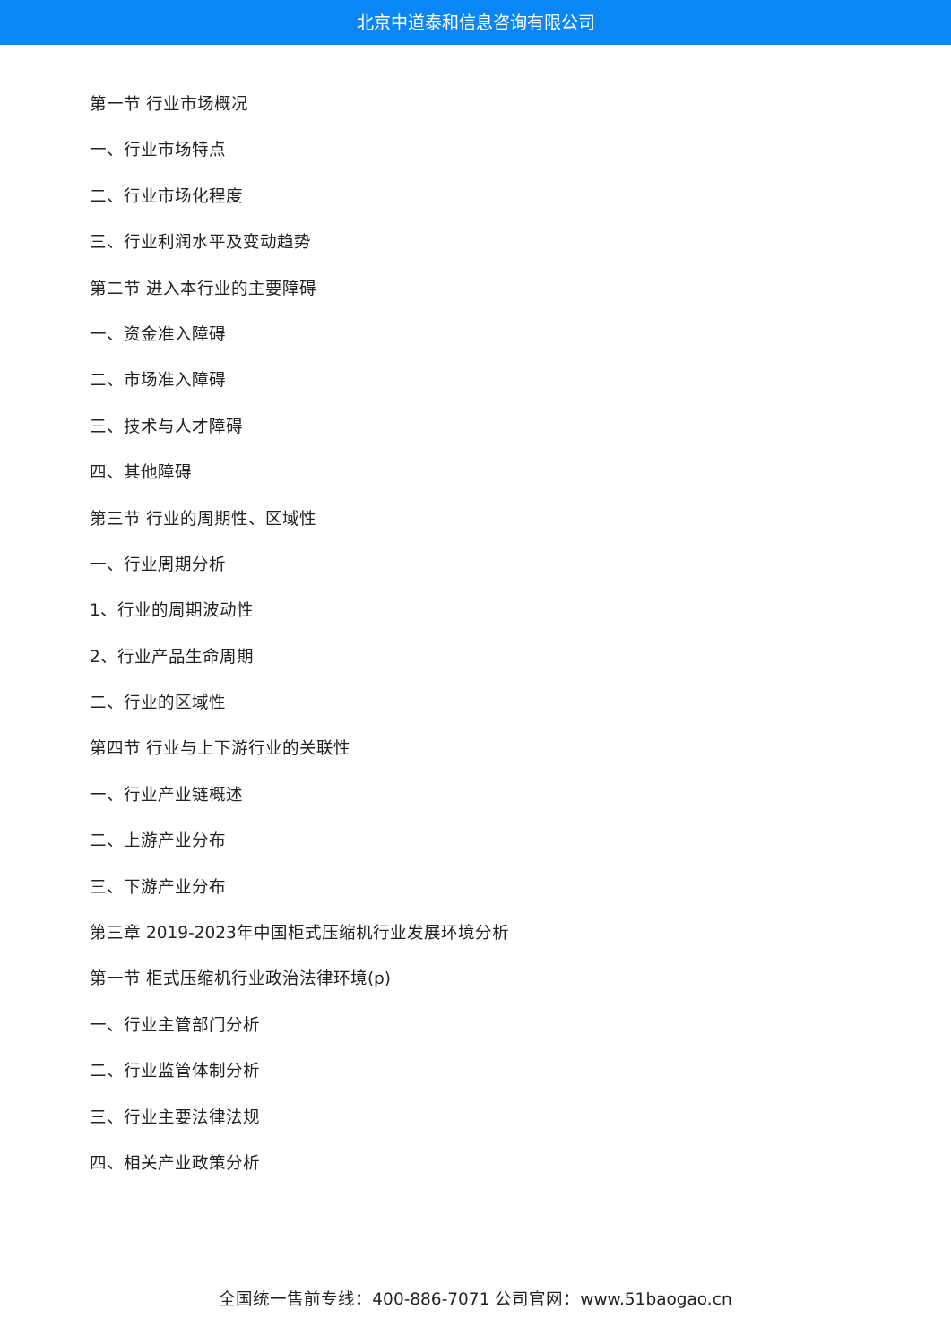北京中道泰和信息咨询有限公司
第一节 行业市场概况
一、行业市场特点
二、行业市场化程度
三、行业利润水平及变动趋势
第二节 进入本行业的主要障碍
一、资金准入障碍
二、市场准入障碍
三、技术与人才障碍
四、其他障碍
第三节 行业的周期性、区域性
一、行业周期分析
1、行业的周期波动性
2、行业产品生命周期
二、行业的区域性
第四节 行业与上下游行业的关联性
一、行业产业链概述
二、上游产业分布
三、下游产业分布
第三章 2019-2023年中国柜式压缩机行业发展环境分析
第一节 柜式压缩机行业政治法律环境(p)
一、行业主管部门分析
二、行业监管体制分析
三、行业主要法律法规
四、相关产业政策分析
全国统一售前专线：400-886-7071 公司官网：www.51baogao.cn